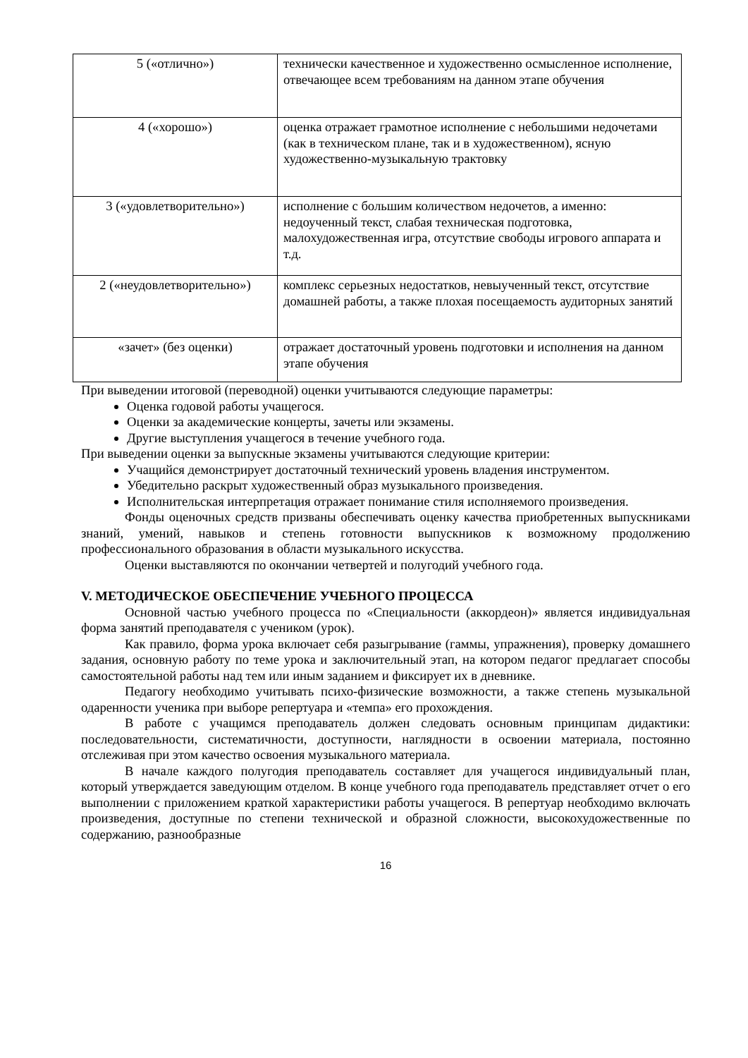| 5 («отлично») | технически качественное и художественно осмысленное исполнение, отвечающее всем требованиям на данном этапе обучения |
| 4 («хорошо») | оценка отражает грамотное исполнение с небольшими недочетами (как в техническом плане, так и в художественном), ясную художественно-музыкальную трактовку |
| 3 («удовлетворительно») | исполнение с большим количеством недочетов, а именно: недоученный текст, слабая техническая подготовка, малохудожественная игра, отсутствие свободы игрового аппарата и т.д. |
| 2 («неудовлетворительно») | комплекс серьезных недостатков, невыученный текст, отсутствие домашней работы, а также плохая посещаемость аудиторных занятий |
| «зачет» (без оценки) | отражает достаточный уровень подготовки и исполнения на данном этапе обучения |
При выведении итоговой (переводной) оценки учитываются следующие параметры:
Оценка годовой работы учащегося.
Оценки за академические концерты, зачеты или экзамены.
Другие выступления учащегося в течение учебного года.
При выведении оценки за выпускные экзамены учитываются следующие критерии:
Учащийся демонстрирует достаточный технический уровень владения инструментом.
Убедительно раскрыт художественный образ музыкального произведения.
Исполнительская интерпретация отражает понимание стиля исполняемого произведения.
Фонды оценочных средств призваны обеспечивать оценку качества приобретенных выпускниками знаний, умений, навыков и степень готовности выпускников к возможному продолжению профессионального образования в области музыкального искусства.
Оценки выставляются по окончании четвертей и полугодий учебного года.
V. МЕТОДИЧЕСКОЕ ОБЕСПЕЧЕНИЕ УЧЕБНОГО ПРОЦЕССА
Основной частью учебного процесса по «Специальности (аккордеон)» является индивидуальная форма занятий преподавателя с учеником (урок).
Как правило, форма урока включает себя разыгрывание (гаммы, упражнения), проверку домашнего задания, основную работу по теме урока и заключительный этап, на котором педагог предлагает способы самостоятельной работы над тем или иным заданием и фиксирует их в дневнике.
Педагогу необходимо учитывать психо-физические возможности, а также степень музыкальной одаренности ученика при выборе репертуара и «темпа» его прохождения.
В работе с учащимся преподаватель должен следовать основным принципам дидактики: последовательности, систематичности, доступности, наглядности в освоении материала, постоянно отслеживая при этом качество освоения музыкального материала.
В начале каждого полугодия преподаватель составляет для учащегося индивидуальный план, который утверждается заведующим отделом. В конце учебного года преподаватель представляет отчет о его выполнении с приложением краткой характеристики работы учащегося. В репертуар необходимо включать произведения, доступные по степени технической и образной сложности, высокохудожественные по содержанию, разнообразные
16